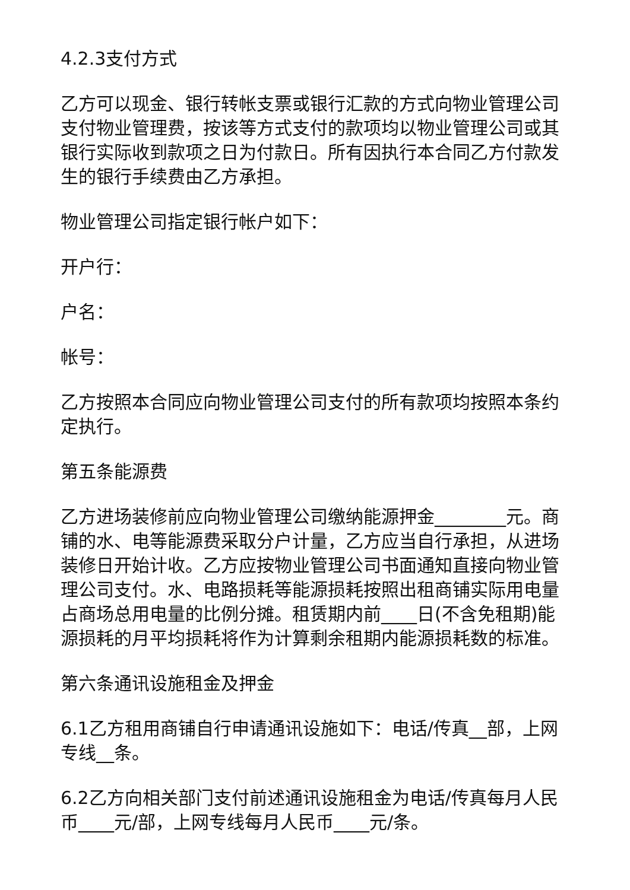4.2.3支付方式
乙方可以现金、银行转帐支票或银行汇款的方式向物业管理公司支付物业管理费，按该等方式支付的款项均以物业管理公司或其银行实际收到款项之日为付款日。所有因执行本合同乙方付款发生的银行手续费由乙方承担。
物业管理公司指定银行帐户如下：
开户行：
户名：
帐号：
乙方按照本合同应向物业管理公司支付的所有款项均按照本条约定执行。
第五条能源费
乙方进场装修前应向物业管理公司缴纳能源押金________元。商铺的水、电等能源费采取分户计量，乙方应当自行承担，从进场装修日开始计收。乙方应按物业管理公司书面通知直接向物业管理公司支付。水、电路损耗等能源损耗按照出租商铺实际用电量占商场总用电量的比例分摊。租赁期内前____日(不含免租期)能源损耗的月平均损耗将作为计算剩余租期内能源损耗数的标准。
第六条通讯设施租金及押金
6.1乙方租用商铺自行申请通讯设施如下：电话/传真__部，上网专线__条。
6.2乙方向相关部门支付前述通讯设施租金为电话/传真每月人民币____元/部，上网专线每月人民币____元/条。